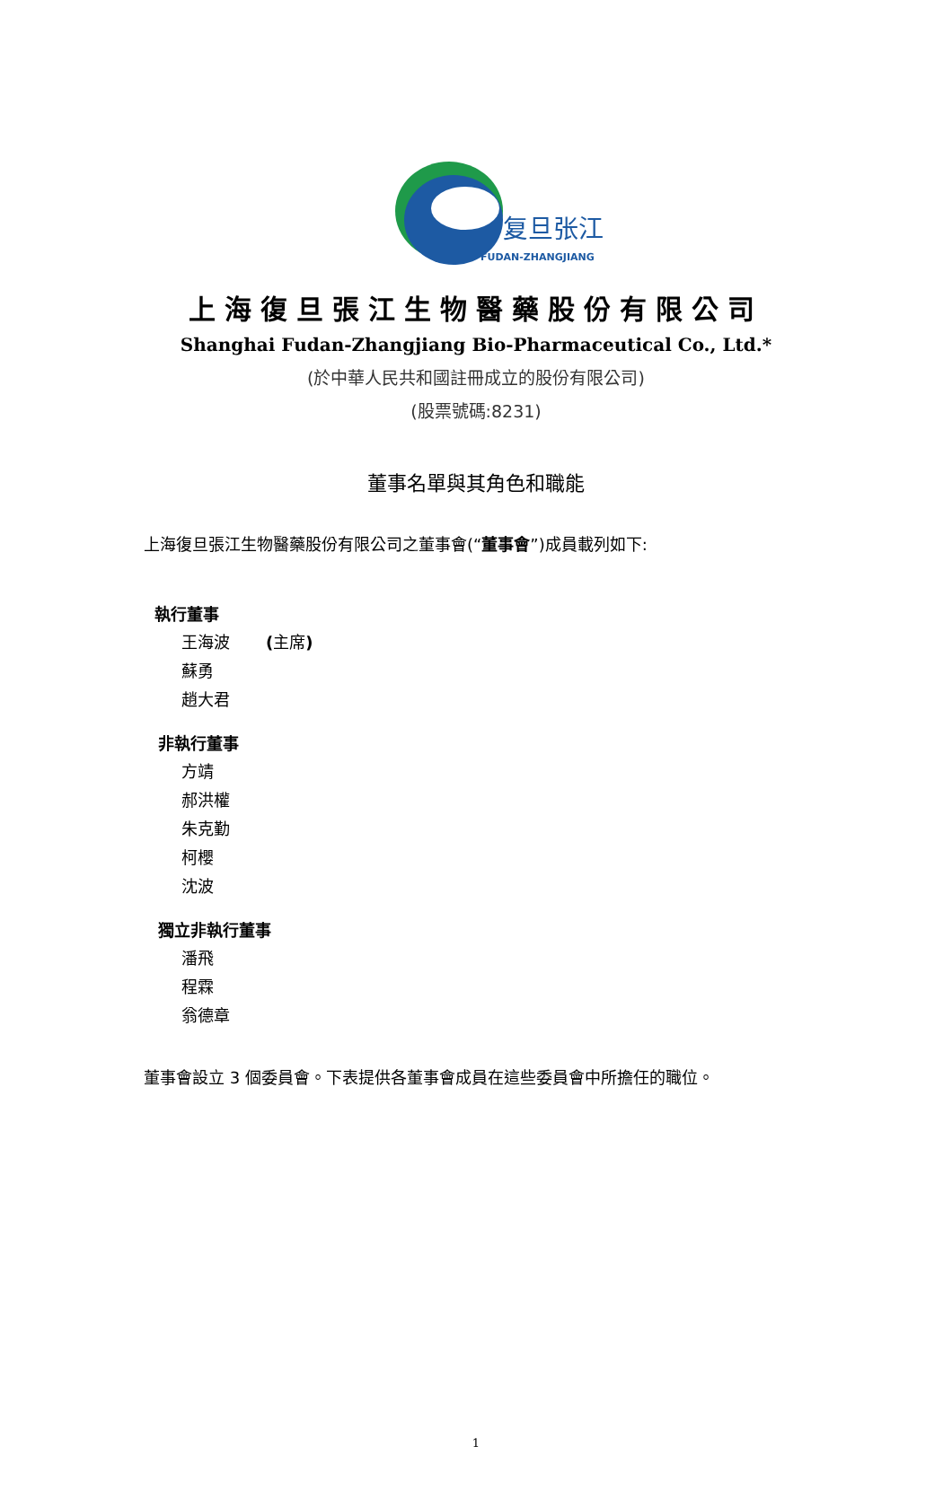复旦张江
FUDAN-ZHANGJIANG
上海復旦張江生物醫藥股份有限公司
Shanghai Fudan-Zhangjiang Bio-Pharmaceutical Co., Ltd.*
(於中華人民共和國註冊成立的股份有限公司)
(股票號碼:8231)
董事名單與其角色和職能
上海復旦張江生物醫藥股份有限公司之董事會(“董事會”)成員載列如下:
執行董事
王海波 (主席)
蘇勇
趙大君
非執行董事
方靖
郝洪權
朱克勤
柯櫻
沈波
獨立非執行董事
潘飛
程霖
翁德章
董事會設立 3 個委員會。下表提供各董事會成員在這些委員會中所擔任的職位。
1